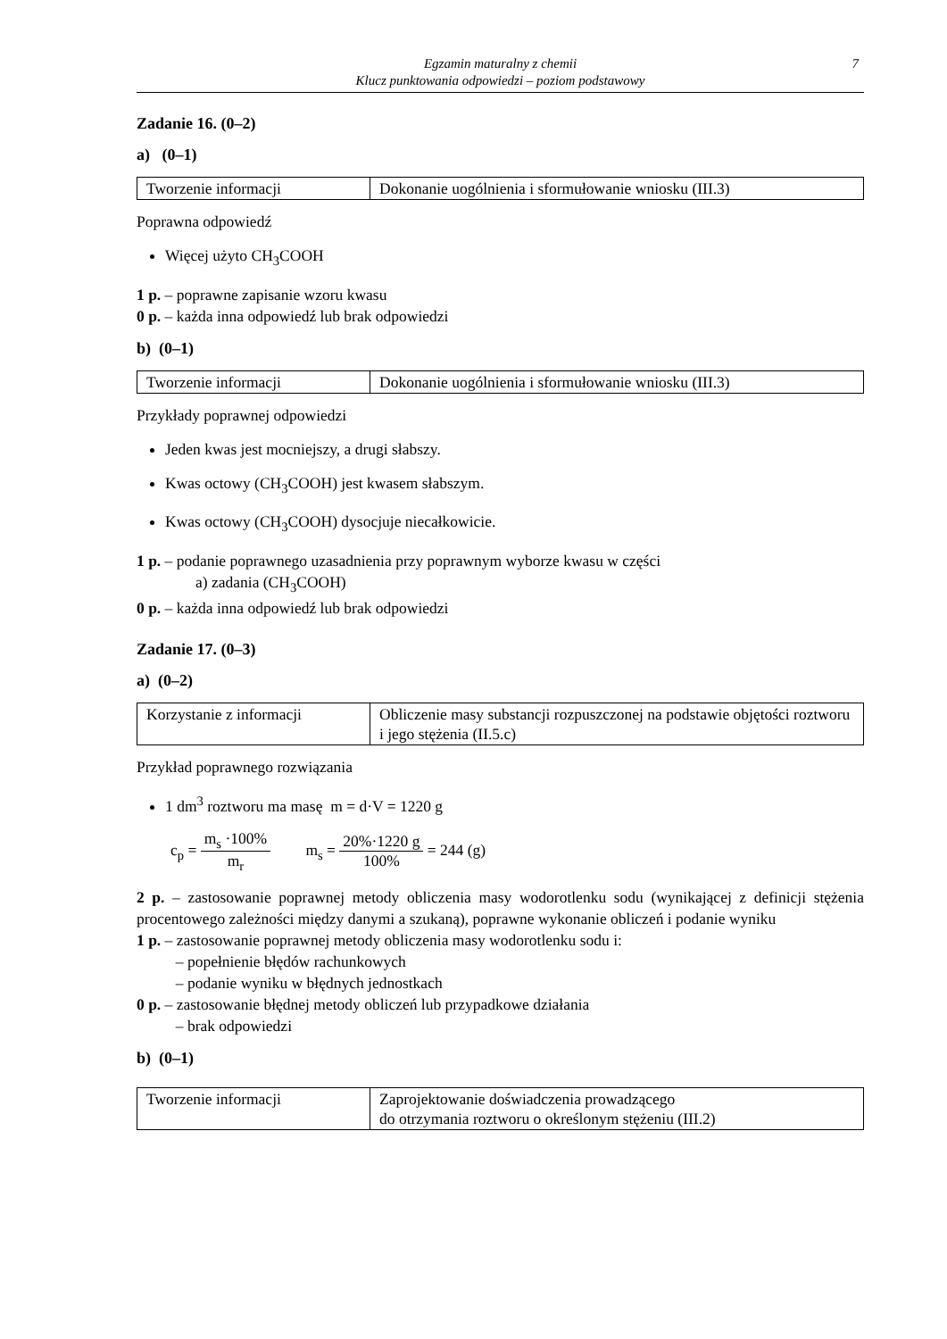Egzamin maturalny z chemii
Klucz punktowania odpowiedzi – poziom podstawowy
7
Zadanie 16. (0–2)
a) (0–1)
| Tworzenie informacji | Dokonanie uogólnienia i sformułowanie wniosku (III.3) |
Poprawna odpowiedź
Więcej użyto CH<sub>3</sub>COOH
1 p. – poprawne zapisanie wzoru kwasu
0 p. – każda inna odpowiedź lub brak odpowiedzi
b) (0–1)
| Tworzenie informacji | Dokonanie uogólnienia i sformułowanie wniosku (III.3) |
Przykłady poprawnej odpowiedzi
Jeden kwas jest mocniejszy, a drugi słabszy.
Kwas octowy (CH<sub>3</sub>COOH) jest kwasem słabszym.
Kwas octowy (CH<sub>3</sub>COOH) dysocjuje niecałkowicie.
1 p. – podanie poprawnego uzasadnienia przy poprawnym wyborze kwasu w części
a) zadania (CH<sub>3</sub>COOH)
0 p. – każda inna odpowiedź lub brak odpowiedzi
Zadanie 17. (0–3)
a) (0–2)
| Korzystanie z informacji | Obliczenie masy substancji rozpuszczonej na podstawie objętości roztworu i jego stężenia (II.5.c) |
Przykład poprawnego rozwiązania
1 dm<sup>3</sup> roztworu ma masę m = d·V = 1220 g
c<sub>p</sub> = m<sub>s</sub> ·100% m<sub>r</sub> m<sub>s</sub> = 20%·1220 g 100% = 244 (g)
2 p. – zastosowanie poprawnej metody obliczenia masy wodorotlenku sodu (wynikającej z definicji stężenia procentowego zależności między danymi a szukaną), poprawne wykonanie obliczeń i podanie wyniku
1 p. – zastosowanie poprawnej metody obliczenia masy wodorotlenku sodu i:
– popełnienie błędów rachunkowych
– podanie wyniku w błędnych jednostkach
0 p. – zastosowanie błędnej metody obliczeń lub przypadkowe działania
– brak odpowiedzi
b) (0–1)
| Tworzenie informacji | Zaprojektowanie doświadczenia prowadzącego do otrzymania roztworu o określonym stężeniu (III.2) |